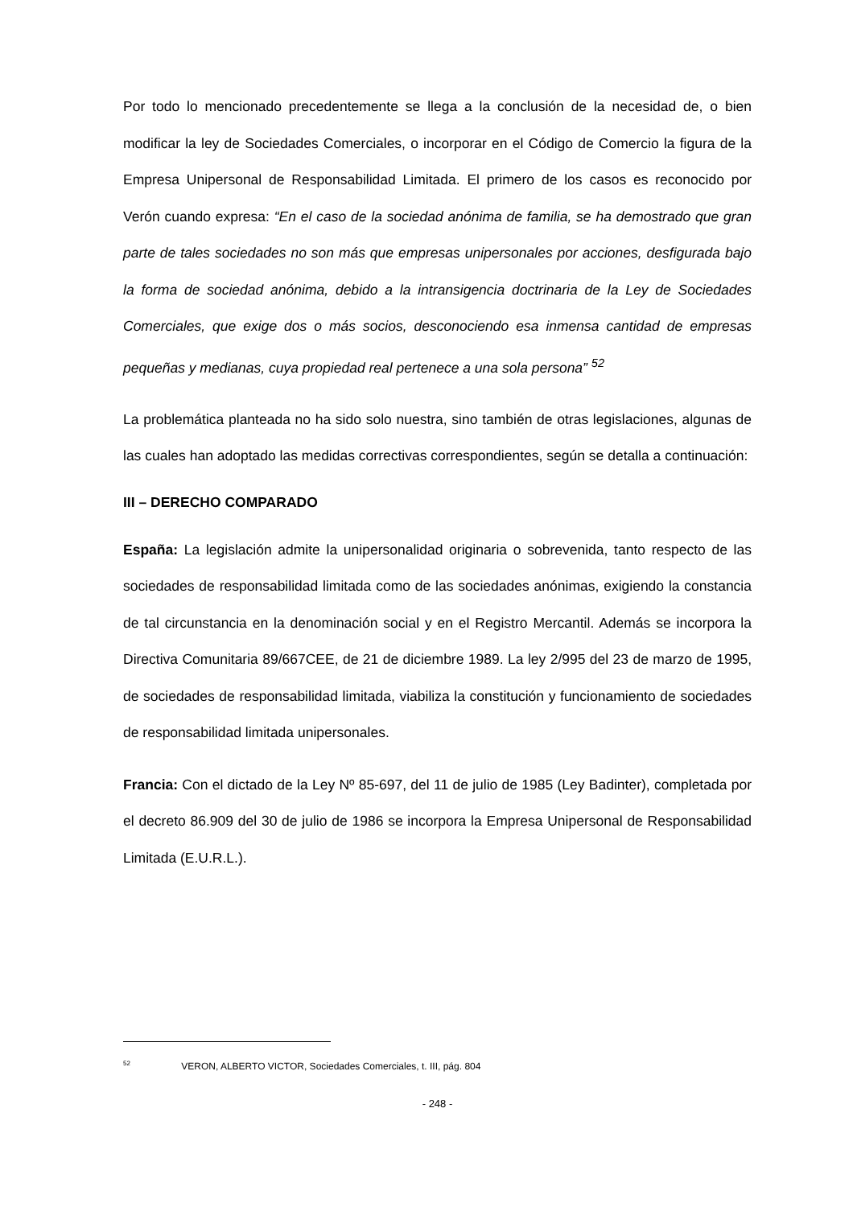Por todo lo mencionado precedentemente se llega a la conclusión de la necesidad de, o bien modificar la ley de Sociedades Comerciales, o incorporar en el Código de Comercio la figura de la Empresa Unipersonal de Responsabilidad Limitada. El primero de los casos es reconocido por Verón cuando expresa: “En el caso de la sociedad anónima de familia, se ha demostrado que gran parte de tales sociedades no son más que empresas unipersonales por acciones, desfigurada bajo la forma de sociedad anónima, debido a la intransigencia doctrinaria de la Ley de Sociedades Comerciales, que exige dos o más socios, desconociendo esa inmensa cantidad de empresas pequeñas y medianas, cuya propiedad real pertenece a una sola persona” <sup>52</sup>
La problemática planteada no ha sido solo nuestra, sino también de otras legislaciones, algunas de las cuales han adoptado las medidas correctivas correspondientes, según se detalla a continuación:
III – DERECHO COMPARADO
España: La legislación admite la unipersonalidad originaria o sobrevenida, tanto respecto de las sociedades de responsabilidad limitada como de las sociedades anónimas, exigiendo la constancia de tal circunstancia en la denominación social y en el Registro Mercantil. Además se incorpora la Directiva Comunitaria 89/667CEE, de 21 de diciembre 1989. La ley 2/995 del 23 de marzo de 1995, de sociedades de responsabilidad limitada, viabiliza la constitución y funcionamiento de sociedades de responsabilidad limitada unipersonales.
Francia: Con el dictado de la Ley Nº 85-697, del 11 de julio de 1985 (Ley Badinter), completada por el decreto 86.909 del 30 de julio de 1986 se incorpora la Empresa Unipersonal de Responsabilidad Limitada (E.U.R.L.).
<sup>52</sup> VERON, ALBERTO VICTOR, Sociedades Comerciales, t. III, pág. 804
- 248 -